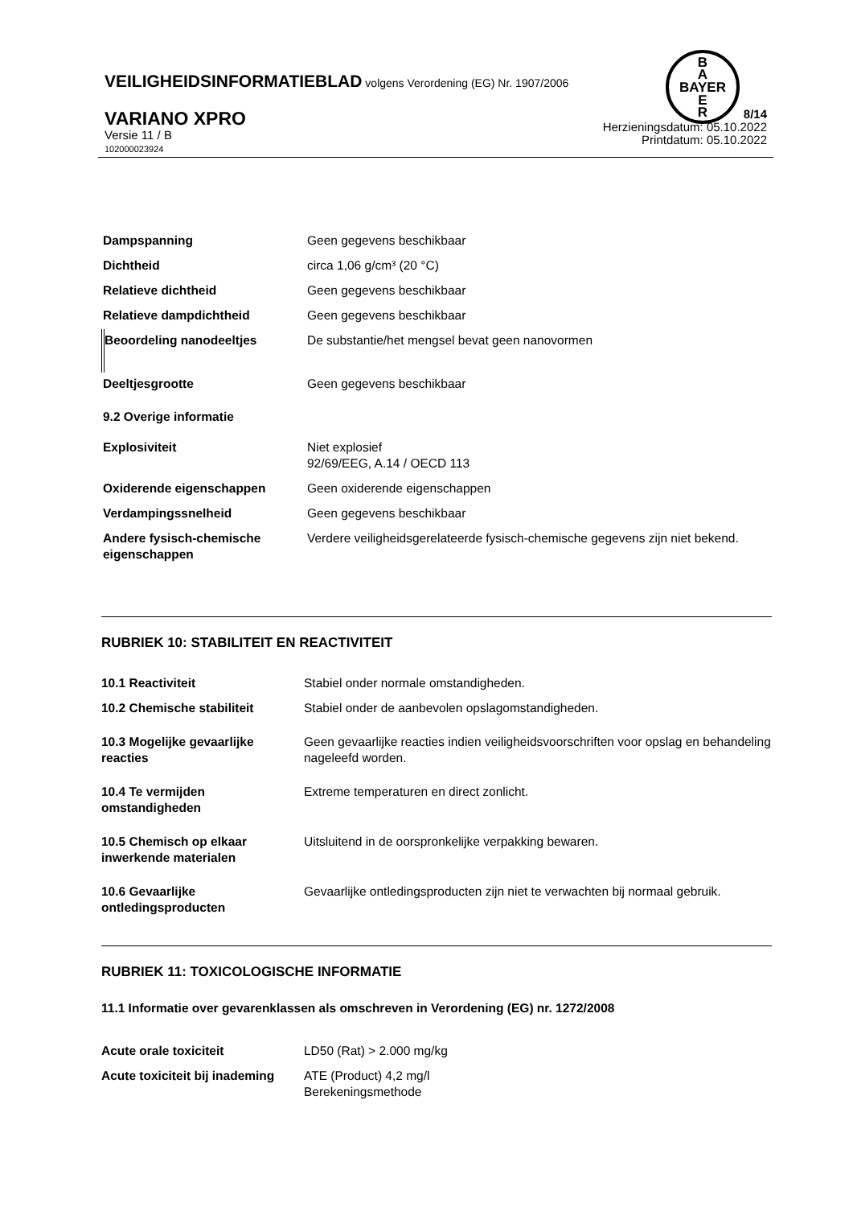B
A
BAYER
E
R
VEILIGHEIDSINFORMATIEBLAD volgens Verordening (EG) Nr. 1907/2006
VARIANO XPRO
Versie 11 / B
102000023924
8/14
Herzieningsdatum: 05.10.2022
Printdatum: 05.10.2022
| Dampspanning | Geen gegevens beschikbaar |
| Dichtheid | circa 1,06 g/cm³ (20 °C) |
| Relatieve dichtheid | Geen gegevens beschikbaar |
| Relatieve dampdichtheid | Geen gegevens beschikbaar |
| Beoordeling nanodeeltjes | De substantie/het mengsel bevat geen nanovormen |
| Deeltjesgrootte | Geen gegevens beschikbaar |
| 9.2 Overige informatie | |
| Explosiviteit | Niet explosief 92/69/EEG, A.14 / OECD 113 |
| Oxiderende eigenschappen | Geen oxiderende eigenschappen |
| Verdampingssnelheid | Geen gegevens beschikbaar |
| Andere fysisch-chemische eigenschappen | Verdere veiligheidsgerelateerde fysisch-chemische gegevens zijn niet bekend. |
RUBRIEK 10: STABILITEIT EN REACTIVITEIT
| 10.1 Reactiviteit | Stabiel onder normale omstandigheden. |
| 10.2 Chemische stabiliteit | Stabiel onder de aanbevolen opslagomstandigheden. |
| 10.3 Mogelijke gevaarlijke reacties | Geen gevaarlijke reacties indien veiligheidsvoorschriften voor opslag en behandeling nageleefd worden. |
| 10.4 Te vermijden omstandigheden | Extreme temperaturen en direct zonlicht. |
| 10.5 Chemisch op elkaar inwerkende materialen | Uitsluitend in de oorspronkelijke verpakking bewaren. |
| 10.6 Gevaarlijke ontledingsproducten | Gevaarlijke ontledingsproducten zijn niet te verwachten bij normaal gebruik. |
RUBRIEK 11: TOXICOLOGISCHE INFORMATIE
11.1 Informatie over gevarenklassen als omschreven in Verordening (EG) nr. 1272/2008
| Acute orale toxiciteit | LD50 (Rat) > 2.000 mg/kg |
| Acute toxiciteit bij inademing | ATE (Product) 4,2 mg/l Berekeningsmethode |